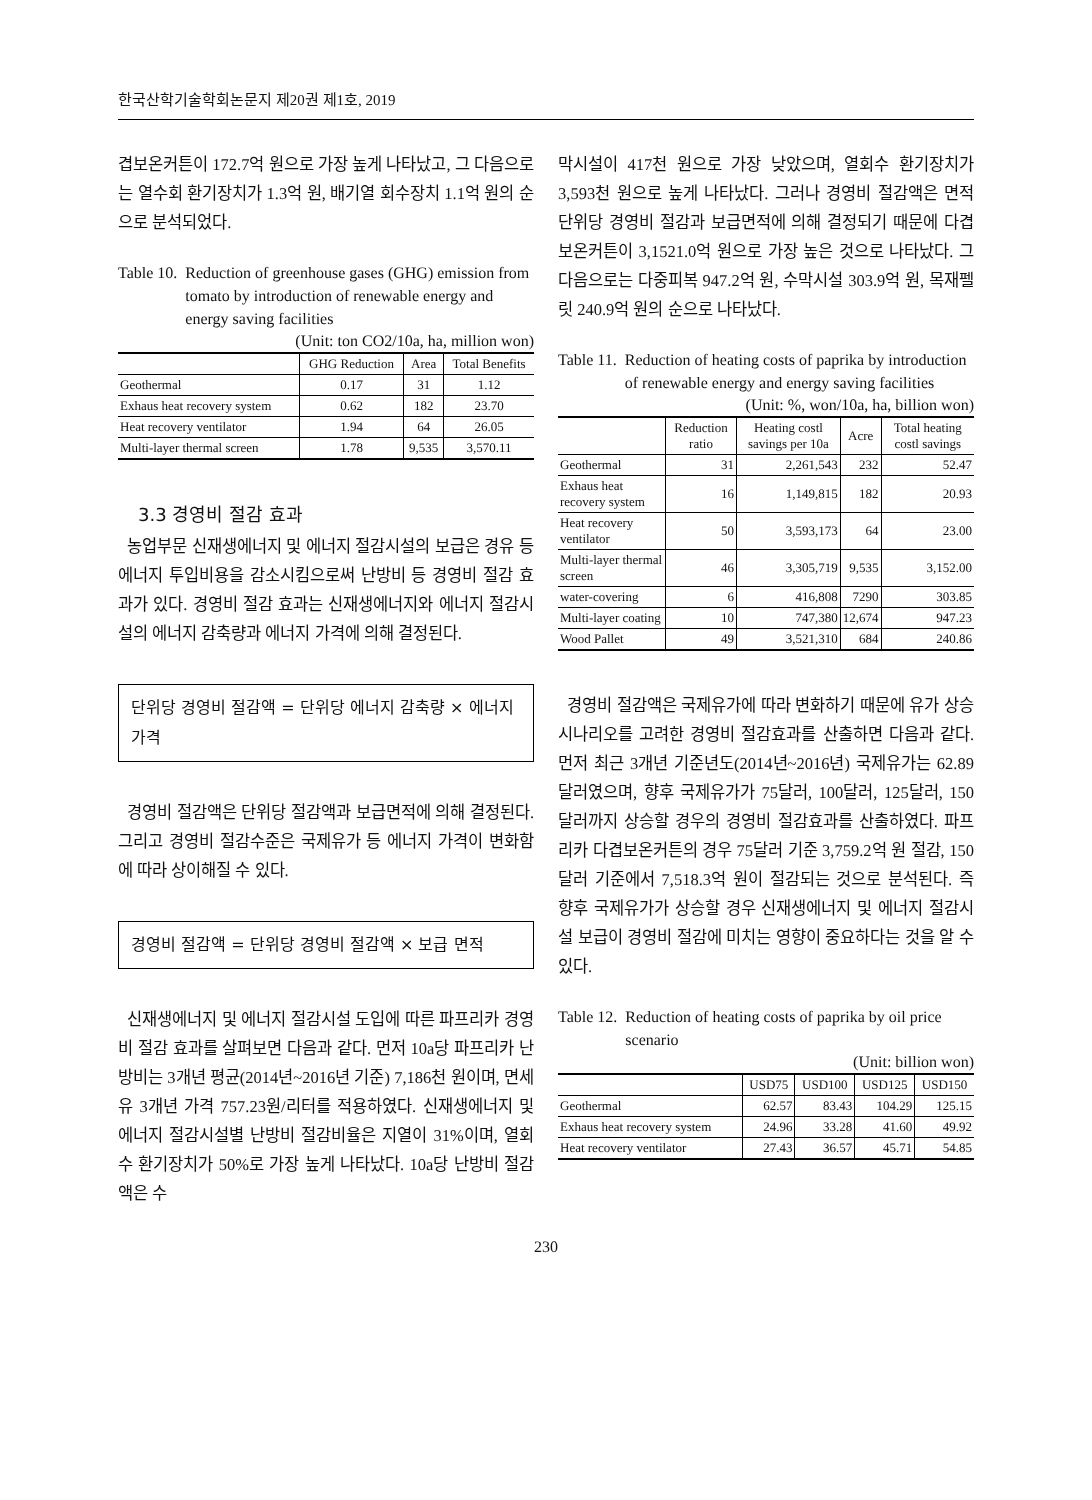한국산학기술학회논문지 제20권 제1호, 2019
겹보온커튼이 172.7억 원으로 가장 높게 나타났고, 그 다음으로는 열수회 환기장치가 1.3억 원, 배기열 회수장치 1.1억 원의 순으로 분석되었다.
Table 10. Reduction of greenhouse gases (GHG) emission from tomato by introduction of renewable energy and energy saving facilities
(Unit: ton CO2/10a, ha, million won)
| | GHG Reduction | Area | Total Benefits |
| --- | --- | --- | --- |
| Geothermal | 0.17 | 31 | 1.12 |
| Exhaus heat recovery system | 0.62 | 182 | 23.70 |
| Heat recovery ventilator | 1.94 | 64 | 26.05 |
| Multi-layer thermal screen | 1.78 | 9,535 | 3,570.11 |
3.3 경영비 절감 효과
농업부문 신재생에너지 및 에너지 절감시설의 보급은 경유 등 에너지 투입비용을 감소시킴으로써 난방비 등 경영비 절감 효과가 있다. 경영비 절감 효과는 신재생에너지와 에너지 절감시설의 에너지 감축량과 에너지 가격에 의해 결정된다.
단위당 경영비 절감액 = 단위당 에너지 감축량 × 에너지 가격
경영비 절감액은 단위당 절감액과 보급면적에 의해 결정된다. 그리고 경영비 절감수준은 국제유가 등 에너지 가격이 변화함에 따라 상이해질 수 있다.
경영비 절감액 = 단위당 경영비 절감액 × 보급 면적
신재생에너지 및 에너지 절감시설 도입에 따른 파프리카 경영비 절감 효과를 살펴보면 다음과 같다. 먼저 10a당 파프리카 난방비는 3개년 평균(2014년~2016년 기준) 7,186천 원이며, 면세유 3개년 가격 757.23원/리터를 적용하였다. 신재생에너지 및 에너지 절감시설별 난방비 절감비율은 지열이 31%이며, 열회수 환기장치가 50%로 가장 높게 나타났다. 10a당 난방비 절감액은 수
막시설이 417천 원으로 가장 낮았으며, 열회수 환기장치가 3,593천 원으로 높게 나타났다. 그러나 경영비 절감액은 면적 단위당 경영비 절감과 보급면적에 의해 결정되기 때문에 다겹보온커튼이 3,1521.0억 원으로 가장 높은 것으로 나타났다. 그 다음으로는 다중피복 947.2억 원, 수막시설 303.9억 원, 목재펠릿 240.9억 원의 순으로 나타났다.
Table 11. Reduction of heating costs of paprika by introduction of renewable energy and energy saving facilities
(Unit: %, won/10a, ha, billion won)
| | Reduction ratio | Heating costl savings per 10a | Acre | Total heating costl savings |
| --- | --- | --- | --- | --- |
| Geothermal | 31 | 2,261,543 | 232 | 52.47 |
| Exhaus heat recovery system | 16 | 1,149,815 | 182 | 20.93 |
| Heat recovery ventilator | 50 | 3,593,173 | 64 | 23.00 |
| Multi-layer thermal screen | 46 | 3,305,719 | 9,535 | 3,152.00 |
| water-covering | 6 | 416,808 | 7290 | 303.85 |
| Multi-layer coating | 10 | 747,380 | 12,674 | 947.23 |
| Wood Pallet | 49 | 3,521,310 | 684 | 240.86 |
경영비 절감액은 국제유가에 따라 변화하기 때문에 유가 상승 시나리오를 고려한 경영비 절감효과를 산출하면 다음과 같다. 먼저 최근 3개년 기준년도(2014년~2016년) 국제유가는 62.89달러였으며, 향후 국제유가가 75달러, 100달러, 125달러, 150달러까지 상승할 경우의 경영비 절감효과를 산출하였다. 파프리카 다겹보온커튼의 경우 75달러 기준 3,759.2억 원 절감, 150달러 기준에서 7,518.3억 원이 절감되는 것으로 분석된다. 즉 향후 국제유가가 상승할 경우 신재생에너지 및 에너지 절감시설 보급이 경영비 절감에 미치는 영향이 중요하다는 것을 알 수 있다.
Table 12. Reduction of heating costs of paprika by oil price scenario
(Unit: billion won)
| | USD75 | USD100 | USD125 | USD150 |
| --- | --- | --- | --- | --- |
| Geothermal | 62.57 | 83.43 | 104.29 | 125.15 |
| Exhaus heat recovery system | 24.96 | 33.28 | 41.60 | 49.92 |
| Heat recovery ventilator | 27.43 | 36.57 | 45.71 | 54.85 |
230